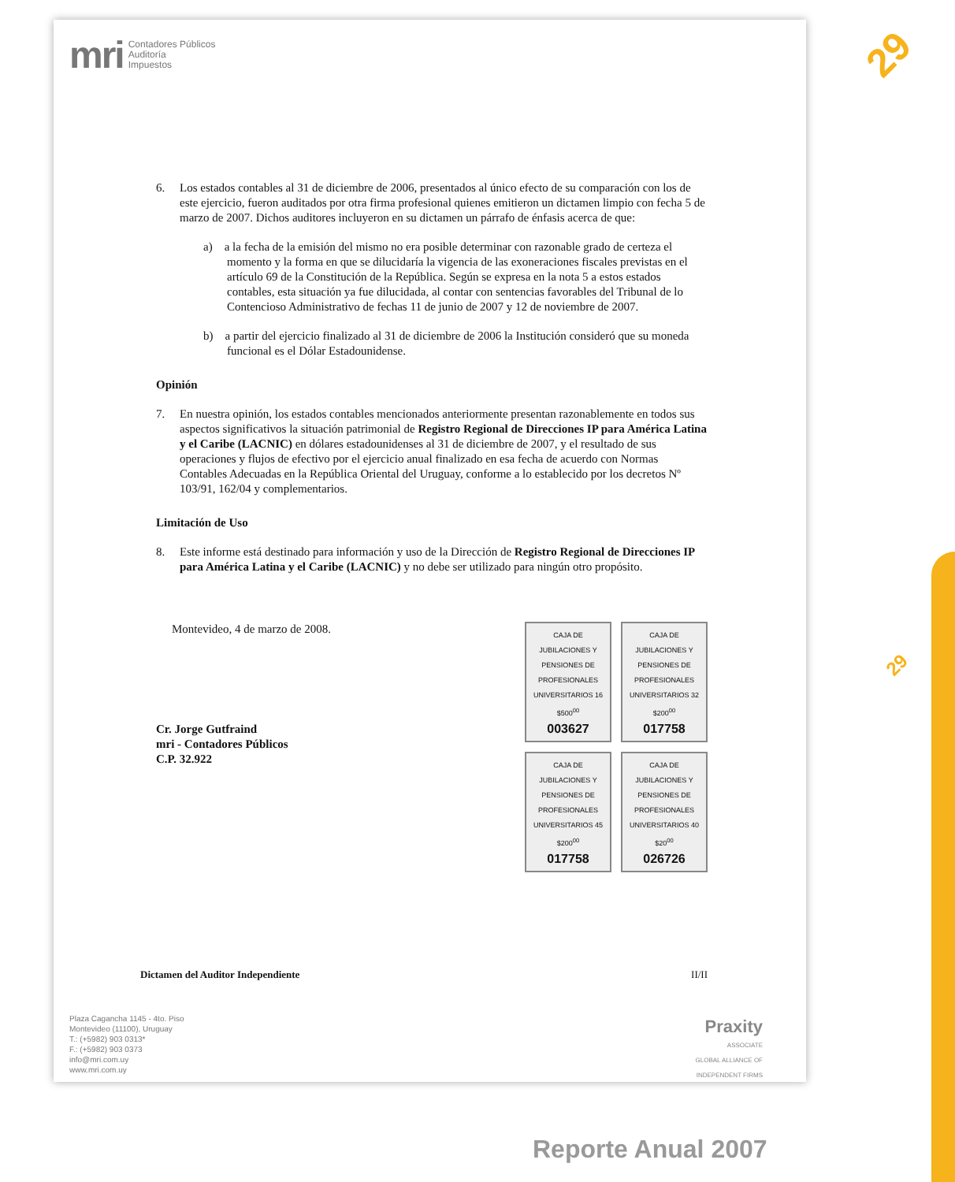mri Contadores Públicos
Auditoría
Impuestos
6. Los estados contables al 31 de diciembre de 2006, presentados al único efecto de su comparación con los de este ejercicio, fueron auditados por otra firma profesional quienes emitieron un dictamen limpio con fecha 5 de marzo de 2007. Dichos auditores incluyeron en su dictamen un párrafo de énfasis acerca de que:
a) a la fecha de la emisión del mismo no era posible determinar con razonable grado de certeza el momento y la forma en que se dilucidaría la vigencia de las exoneraciones fiscales previstas en el artículo 69 de la Constitución de la República. Según se expresa en la nota 5 a estos estados contables, esta situación ya fue dilucidada, al contar con sentencias favorables del Tribunal de lo Contencioso Administrativo de fechas 11 de junio de 2007 y 12 de noviembre de 2007.
b) a partir del ejercicio finalizado al 31 de diciembre de 2006 la Institución consideró que su moneda funcional es el Dólar Estadounidense.
Opinión
7. En nuestra opinión, los estados contables mencionados anteriormente presentan razonablemente en todos sus aspectos significativos la situación patrimonial de Registro Regional de Direcciones IP para América Latina y el Caribe (LACNIC) en dólares estadounidenses al 31 de diciembre de 2007, y el resultado de sus operaciones y flujos de efectivo por el ejercicio anual finalizado en esa fecha de acuerdo con Normas Contables Adecuadas en la República Oriental del Uruguay, conforme a lo establecido por los decretos Nº 103/91, 162/04 y complementarios.
Limitación de Uso
8. Este informe está destinado para información y uso de la Dirección de Registro Regional de Direcciones IP para América Latina y el Caribe (LACNIC) y no debe ser utilizado para ningún otro propósito.
Montevideo, 4 de marzo de 2008.
Cr. Jorge Gutfraind
mri - Contadores Públicos
C.P. 32.922
CAJA DE JUBILACIONES Y PENSIONES DE PROFESIONALES UNIVERSITARIOS 16 $500<sup>00</sup>
003627
CAJA DE JUBILACIONES Y PENSIONES DE PROFESIONALES UNIVERSITARIOS 32 $200<sup>00</sup>
017758
CAJA DE JUBILACIONES Y PENSIONES DE PROFESIONALES UNIVERSITARIOS 45 $200<sup>00</sup>
017758
CAJA DE JUBILACIONES Y PENSIONES DE PROFESIONALES UNIVERSITARIOS 40 $20<sup>00</sup>
026726
Dictamen del Auditor Independiente II/II
Plaza Cagancha 1145 - 4to. Piso
Montevideo (11100), Uruguay
T.: (+5982) 903 0313*
F.: (+5982) 903 0373
info@mri.com.uy
www.mri.com.uy
Praxity
ASSOCIATE
GLOBAL ALLIANCE OF
INDEPENDENT FIRMS
29
29
Reporte Anual 2007